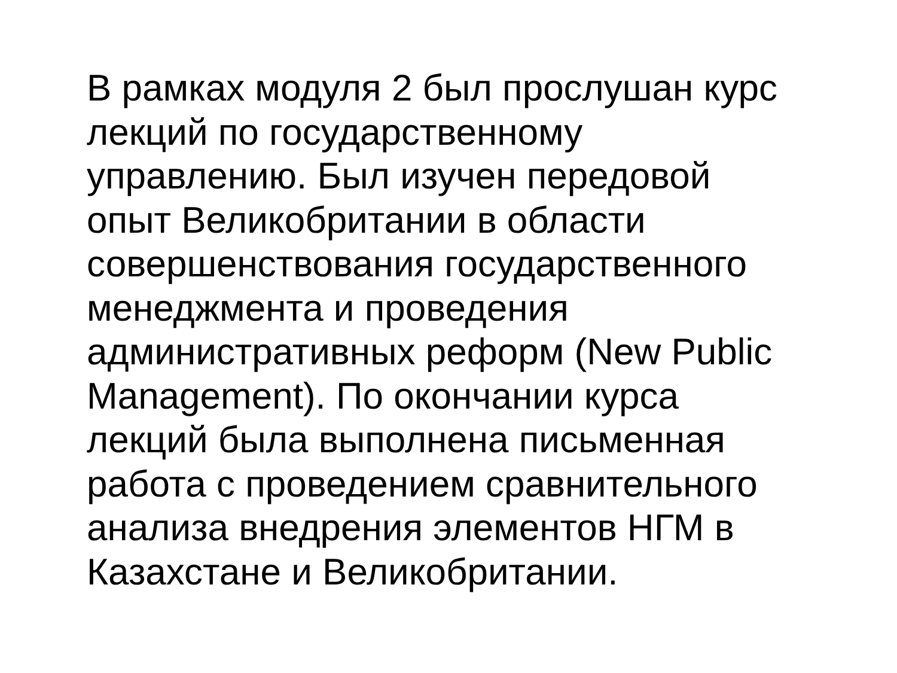В рамках модуля 2 был прослушан курс
лекций по государственному
управлению. Был изучен передовой
опыт Великобритании в области
совершенствования государственного
менеджмента и проведения
административных реформ (New Public
Management). По окончании курса
лекций была выполнена письменная
работа с проведением сравнительного
анализа внедрения элементов НГМ в
Казахстане и Великобритании.